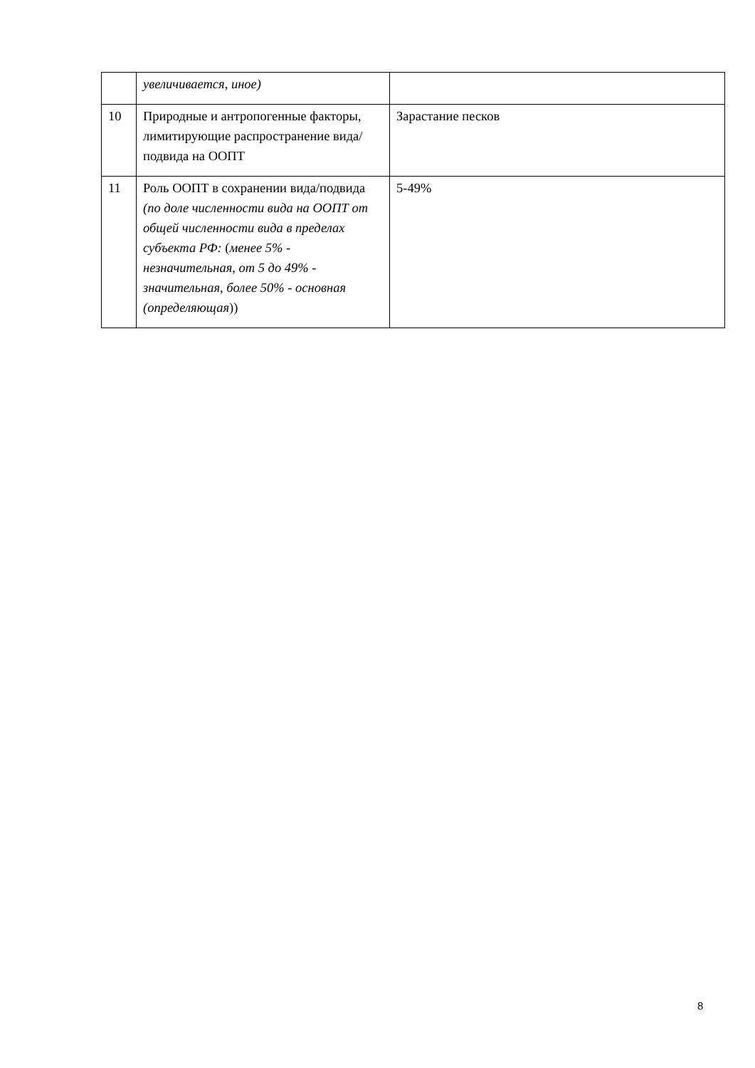| | увеличивается, иное) | |
| 10 | Природные и антропогенные факторы, лимитирующие распространение вида/подвида на ООПТ | Зарастание песков |
| 11 | Роль ООПТ в сохранении вида/подвида (по доле численности вида на ООПТ от общей численности вида в пределах субъекта РФ: ( менее 5% - незначительная, от 5 до 49% - значительная, более 50% - основная (определяющая )) | 5-49% |
8